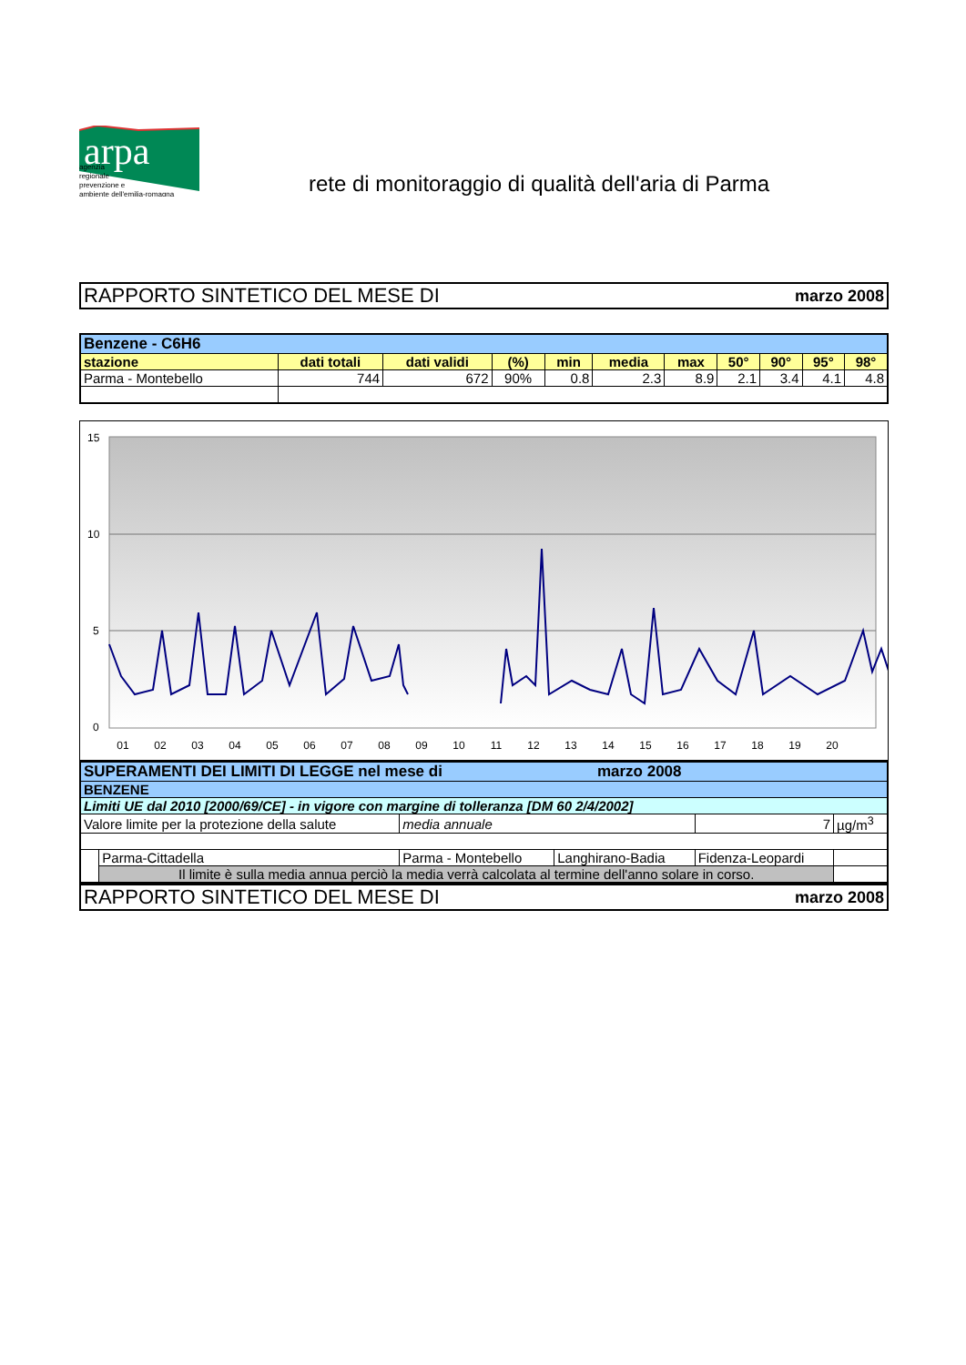arpa
agenzia
regionale
prevenzione e
ambiente dell'emilia-romagna
rete di monitoraggio di qualità dell'aria di Parma
RAPPORTO SINTETICO DEL MESE DI marzo 2008
| Benzene - C6H6 | | | | | | | | | | |
| stazione | dati totali | dati validi | (%) | min | media | max | 50° | 90° | 95° | 98° |
| Parma - Montebello | 744 | 672 | 90% | 0.8 | 2.3 | 8.9 | 2.1 | 3.4 | 4.1 | 4.8 |
15
10
5
0
01
02
03
04
05
06
07
08
09
10
11
12
13
14
15
16
17
18
19
20
| SUPERAMENTI DEI LIMITI DI LEGGE nel mese di marzo 2008 | | | | | |
| BENZENE | | | | | |
| Limiti UE dal 2010 [2000/69/CE] - in vigore con margine di tolleranza [DM 60 2/4/2002] | | | | | |
| Valore limite per la protezione della salute | | media annuale | | 7 | µg/m<sup>3</sup> |
| | Parma-Cittadella | Parma - Montebello | Langhirano-Badia | Fidenza-Leopardi | |
| | Il limite è sulla media annua perciò la media verrà calcolata al termine dell'anno solare in corso. | | | | |
RAPPORTO SINTETICO DEL MESE DI marzo 2008